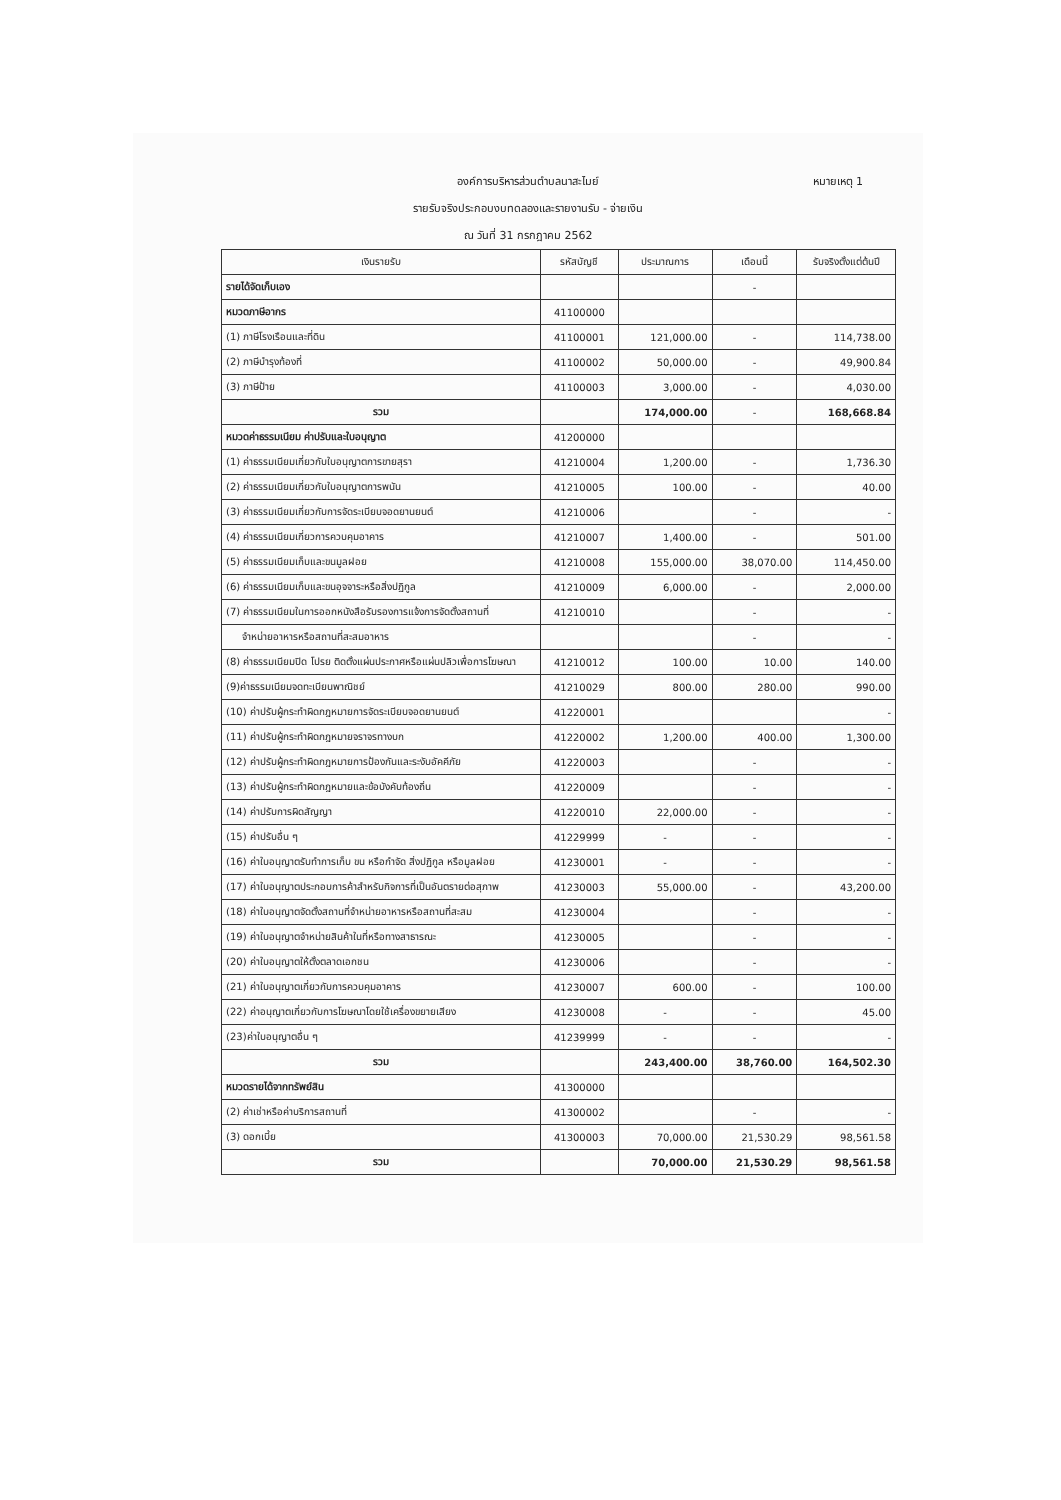หมายเหตุ 1 องค์การบริหารส่วนตำบลนาสะไมย์
รายรับจริงประกอบงบทดลองและรายงานรับ - จ่ายเงิน
ณ วันที่ 31 กรกฎาคม 2562
| เงินรายรับ | รหัสบัญชี | ประมาณการ | เดือนนี้ | รับจริงตั้งแต่ต้นปี |
| --- | --- | --- | --- | --- |
| รายได้จัดเก็บเอง | | | - | |
| หมวดภาษีอากร | 41100000 | | | |
| (1) ภาษีโรงเรือนและที่ดิน | 41100001 | 121,000.00 | - | 114,738.00 |
| (2) ภาษีบำรุงท้องที่ | 41100002 | 50,000.00 | - | 49,900.84 |
| (3) ภาษีป้าย | 41100003 | 3,000.00 | - | 4,030.00 |
| รวม | | 174,000.00 | - | 168,668.84 |
| หมวดค่าธรรมเนียม ค่าปรับและใบอนุญาต | 41200000 | | | |
| (1) ค่าธรรมเนียมเกี่ยวกับใบอนุญาตการขายสุรา | 41210004 | 1,200.00 | - | 1,736.30 |
| (2) ค่าธรรมเนียมเกี่ยวกับใบอนุญาตการพนัน | 41210005 | 100.00 | - | 40.00 |
| (3) ค่าธรรมเนียมเกี่ยวกับการจัดระเบียบจอดยานยนต์ | 41210006 | | - | - |
| (4) ค่าธรรมเนียมเกี่ยวการควบคุมอาคาร | 41210007 | 1,400.00 | - | 501.00 |
| (5) ค่าธรรมเนียมเก็บและขนมูลฝอย | 41210008 | 155,000.00 | 38,070.00 | 114,450.00 |
| (6) ค่าธรรมเนียมเก็บและขนอุจจาระหรือสิ่งปฏิกูล | 41210009 | 6,000.00 | - | 2,000.00 |
| (7) ค่าธรรมเนียมในการออกหนังสือรับรองการแจ้งการจัดตั้งสถานที่ | 41210010 | | - | - |
| จำหน่ายอาหารหรือสถานที่สะสมอาหาร | | | - | - |
| (8) ค่าธรรมเนียมปิด โปรย ติดตั้งแผ่นประกาศหรือแผ่นปลิวเพื่อการโฆษณา | 41210012 | 100.00 | 10.00 | 140.00 |
| (9)ค่าธรรมเนียมจดทะเบียนพาณิชย์ | 41210029 | 800.00 | 280.00 | 990.00 |
| (10) ค่าปรับผู้กระทำผิดกฎหมายการจัดระเบียบจอดยานยนต์ | 41220001 | | | - |
| (11) ค่าปรับผู้กระทำผิดกฎหมายจราจรทางบก | 41220002 | 1,200.00 | 400.00 | 1,300.00 |
| (12) ค่าปรับผู้กระทำผิดกฎหมายการป้องกันและระงับอัคคีภัย | 41220003 | | - | - |
| (13) ค่าปรับผู้กระทำผิดกฎหมายและข้อบังคับท้องถิ่น | 41220009 | | - | - |
| (14) ค่าปรับการผิดสัญญา | 41220010 | 22,000.00 | - | - |
| (15) ค่าปรับอื่น ๆ | 41229999 | - | - | - |
| (16) ค่าใบอนุญาตรับทำการเก็บ ขน หรือกำจัด สิ่งปฏิกูล หรือมูลฝอย | 41230001 | - | - | - |
| (17) ค่าใบอนุญาตประกอบการค้าสำหรับกิจการที่เป็นอันตรายต่อสุภาพ | 41230003 | 55,000.00 | - | 43,200.00 |
| (18) ค่าใบอนุญาตจัดตั้งสถานที่จำหน่ายอาหารหรือสถานที่สะสม | 41230004 | | - | - |
| (19) ค่าใบอนุญาตจำหน่ายสินค้าในที่หรือทางสาธารณะ | 41230005 | | - | - |
| (20) ค่าใบอนุญาตให้ตั้งตลาดเอกชน | 41230006 | | - | - |
| (21) ค่าใบอนุญาตเกี่ยวกับการควบคุมอาคาร | 41230007 | 600.00 | - | 100.00 |
| (22) ค่าอนุญาตเกี่ยวกับการโฆษณาโดยใช้เครื่องขยายเสียง | 41230008 | - | - | 45.00 |
| (23)ค่าใบอนุญาตอื่น ๆ | 41239999 | - | - | - |
| รวม | | 243,400.00 | 38,760.00 | 164,502.30 |
| หมวดรายได้จากทรัพย์สิน | 41300000 | | | |
| (2) ค่าเช่าหรือค่าบริการสถานที่ | 41300002 | | - | - |
| (3) ดอกเบี้ย | 41300003 | 70,000.00 | 21,530.29 | 98,561.58 |
| รวม | | 70,000.00 | 21,530.29 | 98,561.58 |